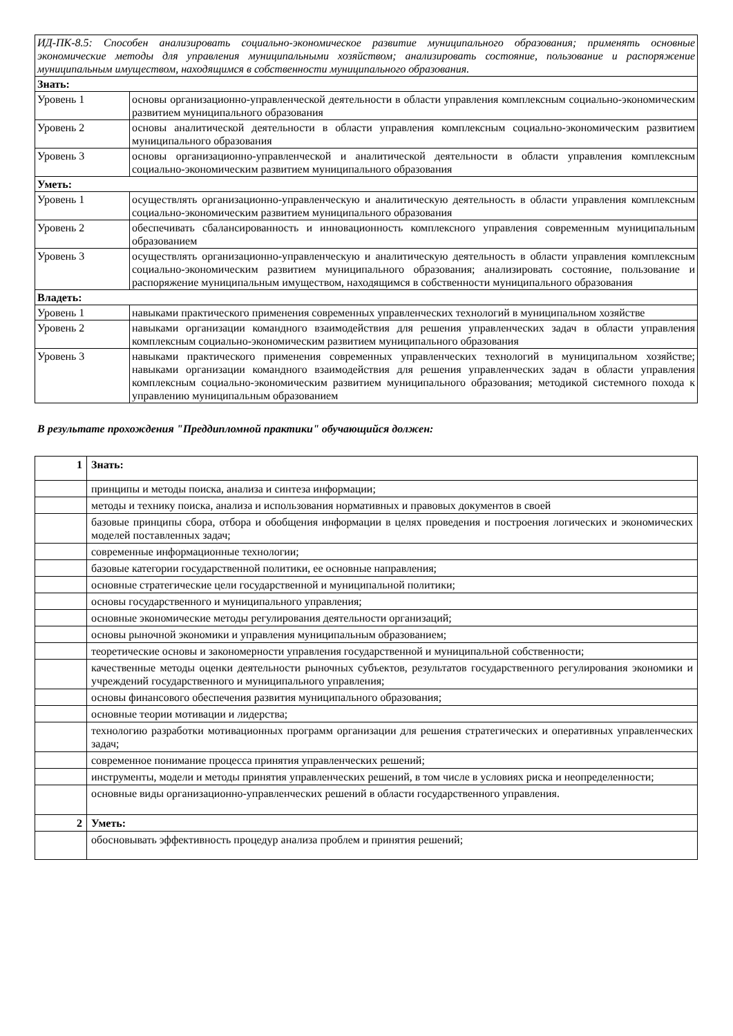| ИД-ПК-8.5: Способен анализировать социально-экономическое развитие муниципального образования; применять основные экономические методы для управления муниципальными хозяйством; анализировать состояние, пользование и распоряжение муниципальным имуществом, находящимся в собственности муниципального образования. | |
| Знать: | |
| Уровень 1 | основы организационно-управленческой деятельности в области управления комплексным социально-экономическим развитием муниципального образования |
| Уровень 2 | основы аналитической деятельности в области управления комплексным социально-экономическим развитием муниципального образования |
| Уровень 3 | основы организационно-управленческой и аналитической деятельности в области управления комплексным социально-экономическим развитием муниципального образования |
| Уметь: | |
| Уровень 1 | осуществлять организационно-управленческую и аналитическую деятельность в области управления комплексным социально-экономическим развитием муниципального образования |
| Уровень 2 | обеспечивать сбалансированность и инновационность комплексного управления современным муниципальным образованием |
| Уровень 3 | осуществлять организационно-управленческую и аналитическую деятельность в области управления комплексным социально-экономическим развитием муниципального образования; анализировать состояние, пользование и распоряжение муниципальным имуществом, находящимся в собственности муниципального образования |
| Владеть: | |
| Уровень 1 | навыками практического применения современных управленческих технологий в муниципальном хозяйстве |
| Уровень 2 | навыками организации командного взаимодействия для решения управленческих задач в области управления комплексным социально-экономическим развитием муниципального образования |
| Уровень 3 | навыками практического применения современных управленческих технологий в муниципальном хозяйстве; навыками организации командного взаимодействия для решения управленческих задач в области управления комплексным социально-экономическим развитием муниципального образования; методикой системного похода к управлению муниципальным образованием |
В результате прохождения "Преддипломной практики" обучающийся должен:
| 1 | Знать: |
| | принципы и методы поиска, анализа и синтеза информации; |
| | методы и технику поиска, анализа и использования нормативных и правовых документов в своей |
| | базовые принципы сбора, отбора и обобщения информации в целях проведения и построения логических и экономических моделей поставленных задач; |
| | современные информационные технологии; |
| | базовые категории государственной политики, ее основные направления; |
| | основные стратегические цели государственной и муниципальной политики; |
| | основы государственного и муниципального управления; |
| | основные экономические методы регулирования деятельности организаций; |
| | основы рыночной экономики и управления муниципальным образованием; |
| | теоретические основы и закономерности управления государственной и муниципальной собственности; |
| | качественные методы оценки деятельности рыночных субъектов, результатов государственного регулирования экономики и учреждений государственного и муниципального управления; |
| | основы финансового обеспечения развития муниципального образования; |
| | основные теории мотивации и лидерства; |
| | технологию разработки мотивационных программ организации для решения стратегических и оперативных управленческих задач; |
| | современное понимание процесса принятия управленческих решений; |
| | инструменты, модели и методы принятия управленческих решений, в том числе в условиях риска и неопределенности; |
| | основные виды организационно-управленческих решений в области государственного управления. |
| 2 | Уметь: |
| | обосновывать эффективность процедур анализа проблем и принятия решений; |